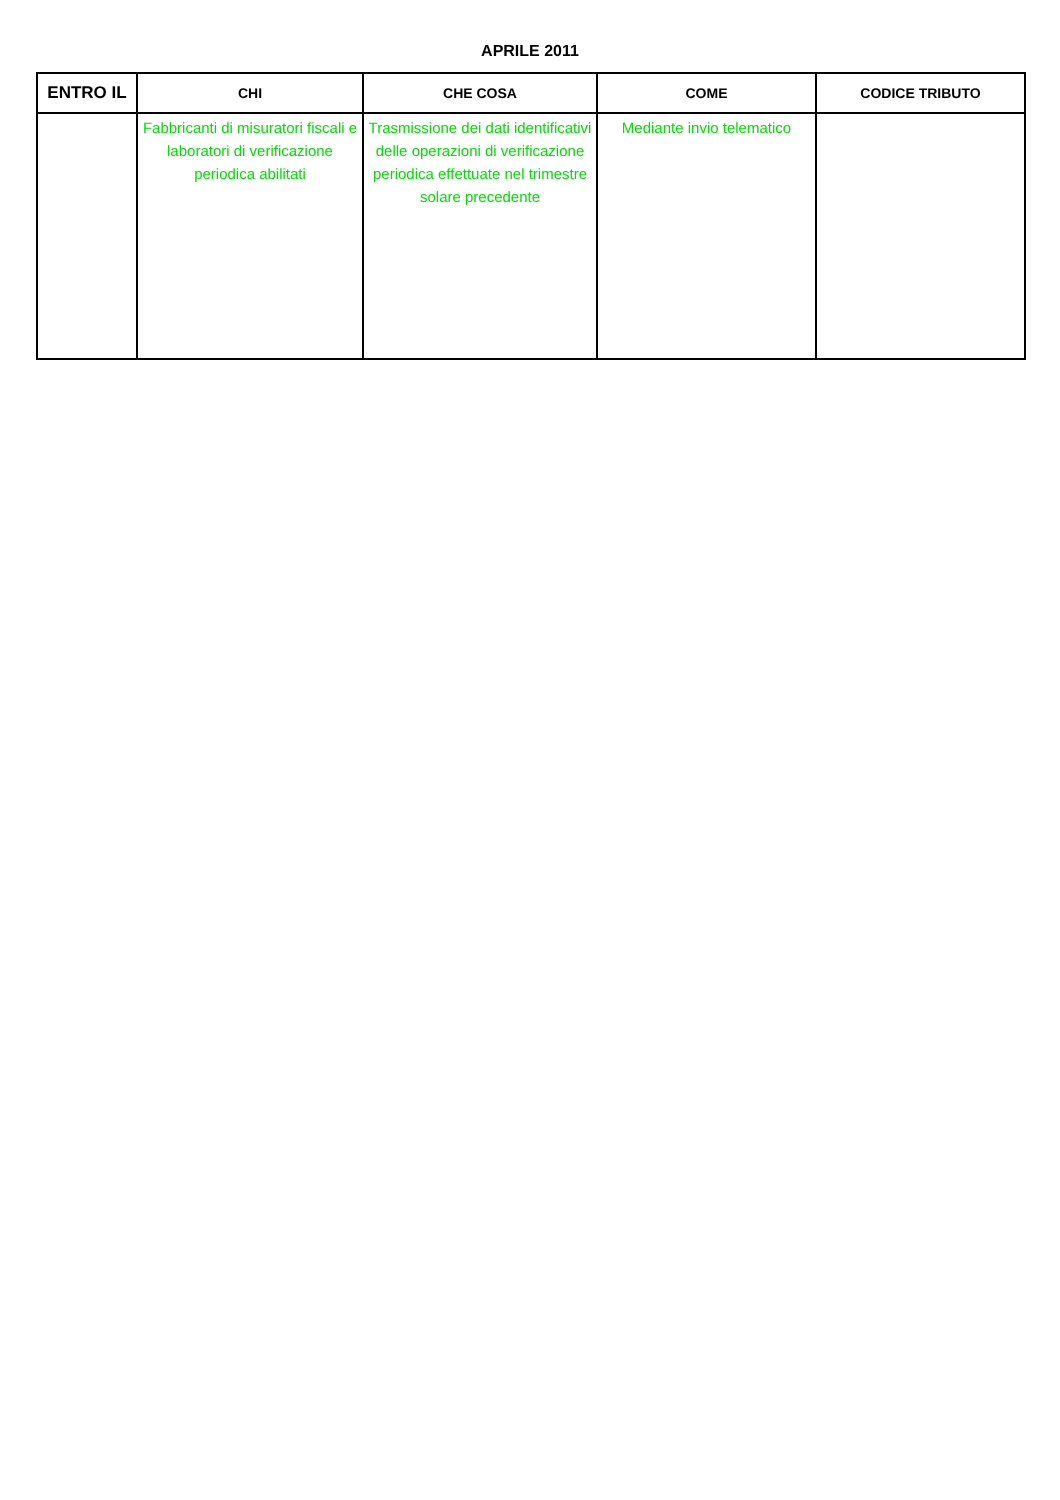APRILE 2011
| ENTRO IL | CHI | CHE COSA | COME | CODICE TRIBUTO |
| --- | --- | --- | --- | --- |
| | Fabbricanti di misuratori fiscali e laboratori di verificazione periodica abilitati | Trasmissione dei dati identificativi delle operazioni di verificazione periodica effettuate nel trimestre solare precedente | Mediante invio telematico | |